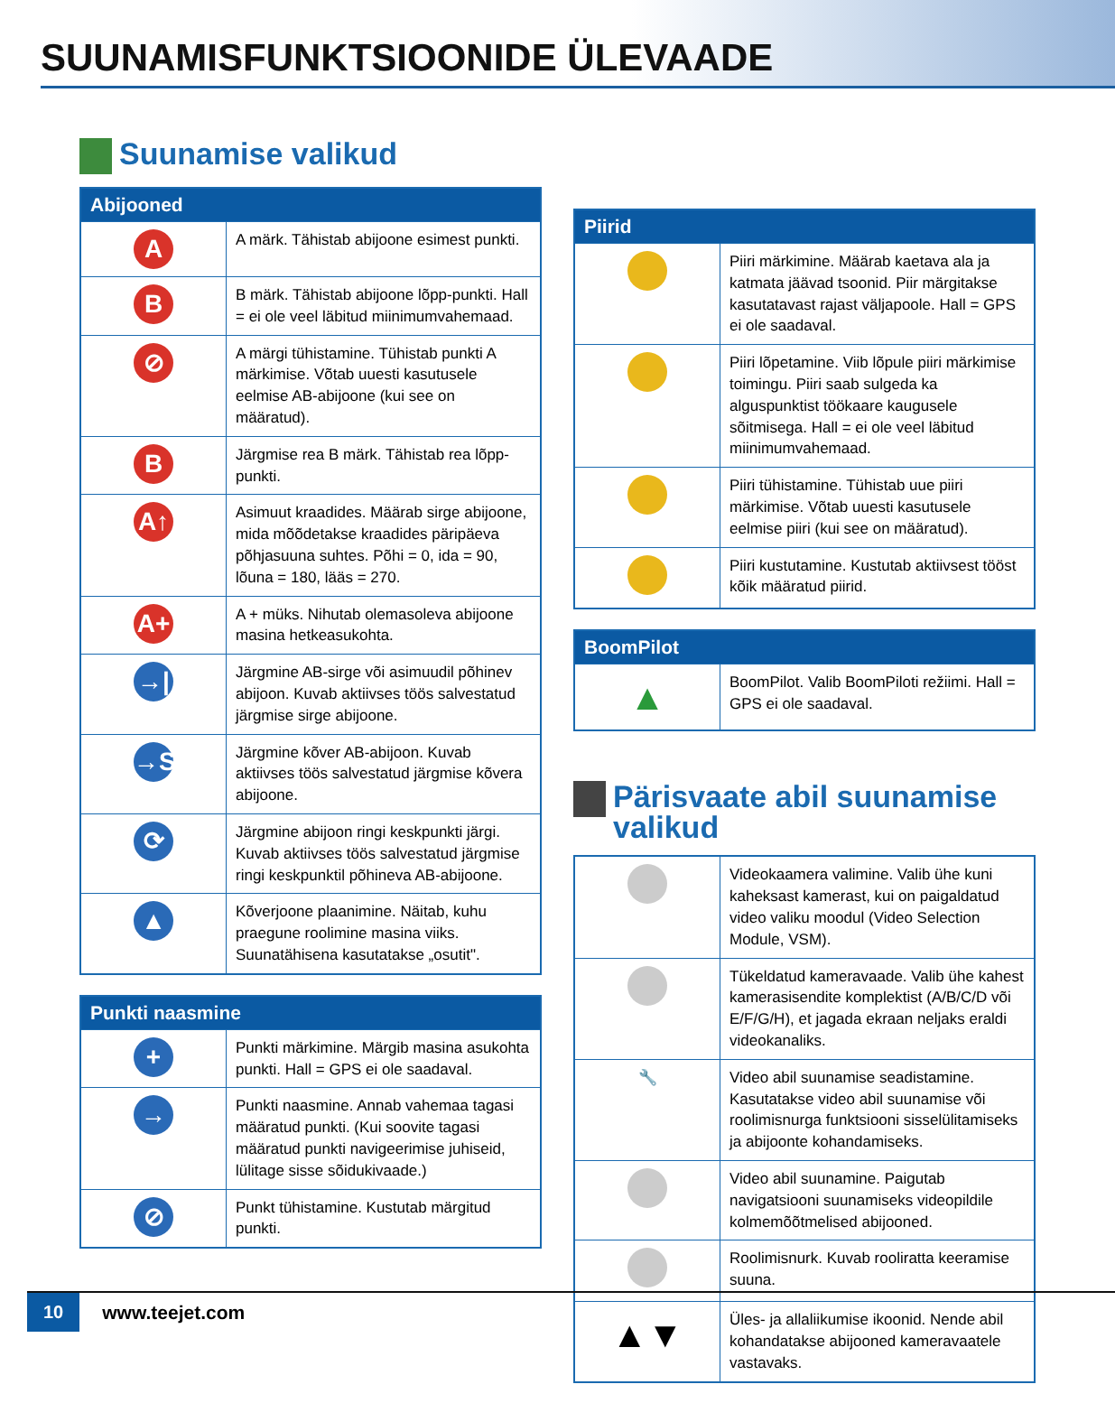SUUNAMISFUNKTSIOONIDE ÜLEVAADE
Suunamise valikud
| Abijooned | |
| --- | --- |
| A | A märk. Tähistab abijoone esimest punkti. |
| B | B märk. Tähistab abijoone lõpp-punkti. Hall = ei ole veel läbitud miinimumvahemaad. |
| ⊘ | A märgi tühistamine. Tühistab punkti A märkimise. Võtab uuesti kasutusele eelmise AB-abijoone (kui see on määratud). |
| B | Järgmise rea B märk. Tähistab rea lõpp-punkti. |
| A↑ | Asimuut kraadides. Määrab sirge abijoone, mida mõõdetakse kraadides päripäeva põhjasuuna suhtes. Põhi = 0, ida = 90, lõuna = 180, lääs = 270. |
| A+ | A + müks. Nihutab olemasoleva abijoone masina hetkeasukohta. |
| →/ | Järgmine AB-sirge või asimuudil põhinev abijoon. Kuvab aktiivses töös salvestatud järgmise sirge abijoone. |
| →S | Järgmine kõver AB-abijoon. Kuvab aktiivses töös salvestatud järgmise kõvera abijoone. |
| ⟳ | Järgmine abijoon ringi keskpunkti järgi. Kuvab aktiivses töös salvestatud järgmise ringi keskpunktil põhineva AB-abijoone. |
| ▲ | Kõverjoone plaanimine. Näitab, kuhu praegune roolimine masina viiks. Suunatähisena kasutatakse „osutit". |
| Punkti naasmine | |
| --- | --- |
| + | Punkti märkimine. Märgib masina asukohta punkti. Hall = GPS ei ole saadaval. |
| → | Punkti naasmine. Annab vahemaa tagasi määratud punkti. (Kui soovite tagasi määratud punkti navigeerimise juhiseid, lülitage sisse sõidukivaade.) |
| ⊘ | Punkt tühistamine. Kustutab märgitud punkti. |
| Piirid | |
| --- | --- |
| | Piiri märkimine. Määrab kaetava ala ja katmata jäävad tsoonid. Piir märgitakse kasutatavast rajast väljapoole. Hall = GPS ei ole saadaval. |
| | Piiri lõpetamine. Viib lõpule piiri märkimise toimingu. Piiri saab sulgeda ka alguspunktist töökaare kaugusele sõitmisega. Hall = ei ole veel läbitud miinimumvahemaad. |
| | Piiri tühistamine. Tühistab uue piiri märkimise. Võtab uuesti kasutusele eelmise piiri (kui see on määratud). |
| | Piiri kustutamine. Kustutab aktiivsest tööst kõik määratud piirid. |
| BoomPilot | |
| --- | --- |
| ▲ | BoomPilot. Valib BoomPiloti režiimi. Hall = GPS ei ole saadaval. |
Pärisvaate abil suunamise valikud
| | Videokaamera valimine. Valib ühe kuni kaheksast kamerast, kui on paigaldatud video valiku moodul (Video Selection Module, VSM). |
| | Tükeldatud kameravaade. Valib ühe kahest kamerasisendite komplektist (A/B/C/D või E/F/G/H), et jagada ekraan neljaks eraldi videokanaliks. |
| 🔧 | Video abil suunamise seadistamine. Kasutatakse video abil suunamise või roolimisnurga funktsiooni sisselülitamiseks ja abijoonte kohandamiseks. |
| | Video abil suunamine. Paigutab navigatsiooni suunamiseks videopildile kolmemõõtmelised abijooned. |
| | Roolimisnurk. Kuvab rooliratta keeramise suuna. |
| ▲▼ | Üles- ja allaliikumise ikoonid. Nende abil kohandatakse abijooned kameravaatele vastavaks. |
10 www.teejet.com